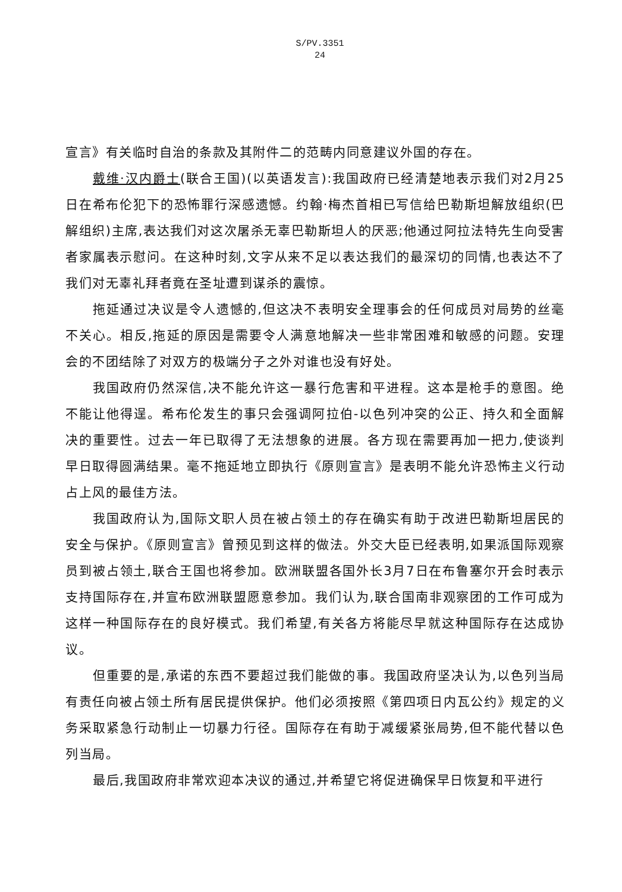S/PV.3351
24
宣言》有关临时自治的条款及其附件二的范畴内同意建议外国的存在。
戴维·汉内爵士(联合王国)(以英语发言):我国政府已经清楚地表示我们对2月25日在希布伦犯下的恐怖罪行深感遗憾。约翰·梅杰首相已写信给巴勒斯坦解放组织(巴解组织)主席,表达我们对这次屠杀无辜巴勒斯坦人的厌恶;他通过阿拉法特先生向受害者家属表示慰问。在这种时刻,文字从来不足以表达我们的最深切的同情,也表达不了我们对无辜礼拜者竟在圣址遭到谋杀的震惊。
拖延通过决议是令人遗憾的,但这决不表明安全理事会的任何成员对局势的丝毫不关心。相反,拖延的原因是需要令人满意地解决一些非常困难和敏感的问题。安理会的不团结除了对双方的极端分子之外对谁也没有好处。
我国政府仍然深信,决不能允许这一暴行危害和平进程。这本是枪手的意图。绝不能让他得逞。希布伦发生的事只会强调阿拉伯-以色列冲突的公正、持久和全面解决的重要性。过去一年已取得了无法想象的进展。各方现在需要再加一把力,使谈判早日取得圆满结果。毫不拖延地立即执行《原则宣言》是表明不能允许恐怖主义行动占上风的最佳方法。
我国政府认为,国际文职人员在被占领土的存在确实有助于改进巴勒斯坦居民的安全与保护。《原则宣言》曾预见到这样的做法。外交大臣已经表明,如果派国际观察员到被占领土,联合王国也将参加。欧洲联盟各国外长3月7日在布鲁塞尔开会时表示支持国际存在,并宣布欧洲联盟愿意参加。我们认为,联合国南非观察团的工作可成为这样一种国际存在的良好模式。我们希望,有关各方将能尽早就这种国际存在达成协议。
但重要的是,承诺的东西不要超过我们能做的事。我国政府坚决认为,以色列当局有责任向被占领土所有居民提供保护。他们必须按照《第四项日内瓦公约》规定的义务采取紧急行动制止一切暴力行径。国际存在有助于减缓紧张局势,但不能代替以色列当局。
最后,我国政府非常欢迎本决议的通过,并希望它将促进确保早日恢复和平进行